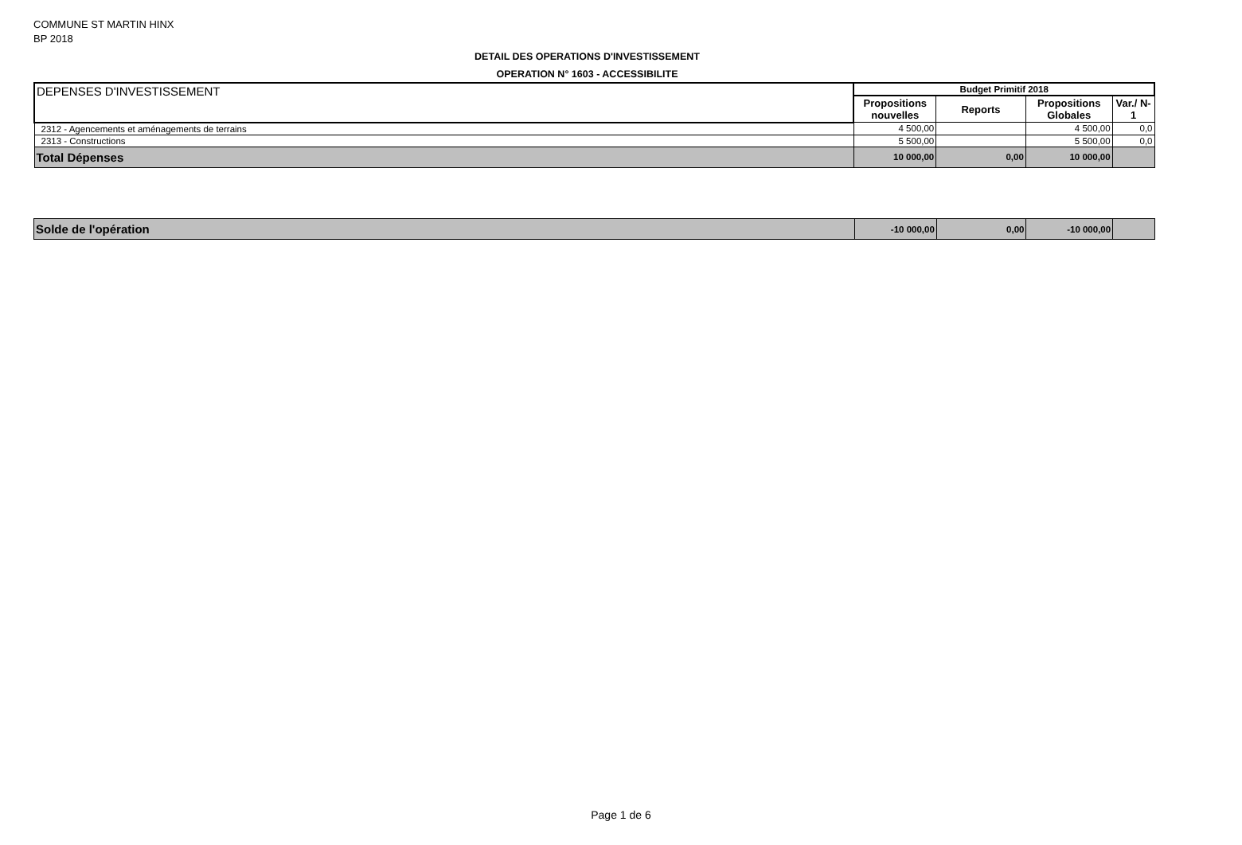COMMUNE ST MARTIN HINX
BP 2018
DETAIL DES OPERATIONS D'INVESTISSEMENT
OPERATION N° 1603 - ACCESSIBILITE
| DEPENSES D'INVESTISSEMENT | Budget Primitif 2018 | | | |
| | Propositions nouvelles | Reports | Propositions Globales | Var./ N-1 |
| 2312 - Agencements et aménagements de terrains | 4 500,00 | | 4 500,00 | 0,0 |
| 2313 - Constructions | 5 500,00 | | 5 500,00 | 0,0 |
| Total Dépenses | 10 000,00 | 0,00 | 10 000,00 | |
| Solde de l'opération | -10 000,00 | 0,00 | -10 000,00 | |
Page 1 de 6